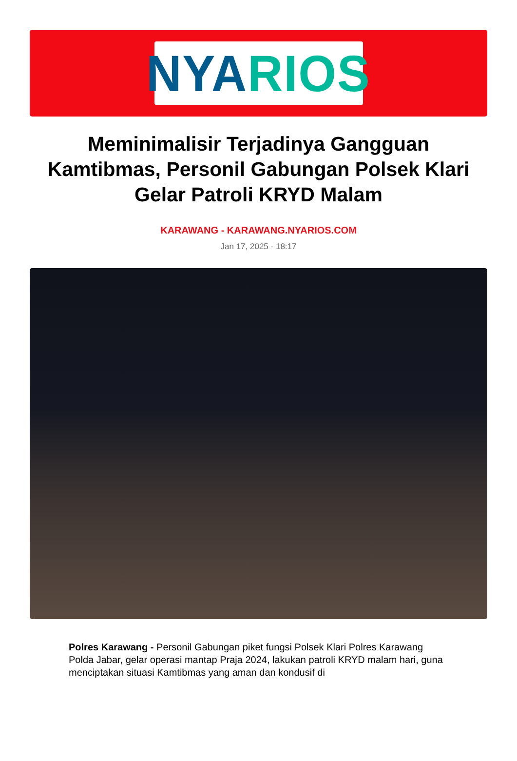NYA RIOS
Meminimalisir Terjadinya Gangguan Kamtibmas, Personil Gabungan Polsek Klari Gelar Patroli KRYD Malam
KARAWANG - KARAWANG.NYARIOS.COM
Jan 17, 2025 - 18:17
Polres Karawang - Personil Gabungan piket fungsi Polsek Klari Polres Karawang Polda Jabar, gelar operasi mantap Praja 2024, lakukan patroli KRYD malam hari, guna menciptakan situasi Kamtibmas yang aman dan kondusif di